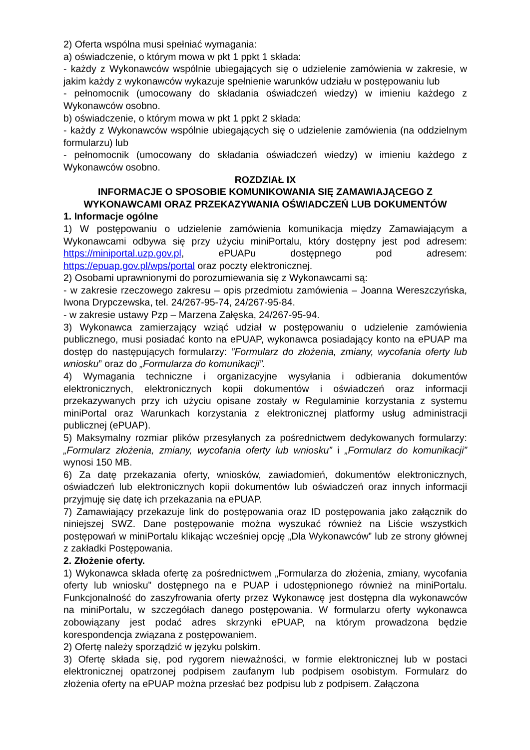2) Oferta wspólna musi spełniać wymagania:
a) oświadczenie, o którym mowa w pkt 1 ppkt 1 składa:
- każdy z Wykonawców wspólnie ubiegających się o udzielenie zamówienia w zakresie, w jakim każdy z wykonawców wykazuje spełnienie warunków udziału w postępowaniu lub
- pełnomocnik (umocowany do składania oświadczeń wiedzy) w imieniu każdego z Wykonawców osobno.
b) oświadczenie, o którym mowa w pkt 1 ppkt 2 składa:
- każdy z Wykonawców wspólnie ubiegających się o udzielenie zamówienia (na oddzielnym formularzu) lub
- pełnomocnik (umocowany do składania oświadczeń wiedzy) w imieniu każdego z Wykonawców osobno.
ROZDZIAŁ IX
INFORMACJE O SPOSOBIE KOMUNIKOWANIA SIĘ ZAMAWIAJĄCEGO Z WYKONAWCAMI ORAZ PRZEKAZYWANIA OŚWIADCZEŃ LUB DOKUMENTÓW
1. Informacje ogólne
1) W postępowaniu o udzielenie zamówienia komunikacja między Zamawiającym a Wykonawcami odbywa się przy użyciu miniPortalu, który dostępny jest pod adresem: https://miniportal.uzp.gov.pl, ePUAPu dostępnego pod adresem: https://epuap.gov.pl/wps/portal oraz poczty elektronicznej.
2) Osobami uprawnionymi do porozumiewania się z Wykonawcami są:
- w zakresie rzeczowego zakresu – opis przedmiotu zamówienia – Joanna Wereszczyńska, Iwona Drypczewska, tel. 24/267-95-74, 24/267-95-84.
- w zakresie ustawy Pzp – Marzena Załęska, 24/267-95-94.
3) Wykonawca zamierzający wziąć udział w postępowaniu o udzielenie zamówienia publicznego, musi posiadać konto na ePUAP, wykonawca posiadający konto na ePUAP ma dostęp do następujących formularzy: ”Formularz do złożenia, zmiany, wycofania oferty lub wniosku” oraz do „Formularza do komunikacji”.
4) Wymagania techniczne i organizacyjne wysyłania i odbierania dokumentów elektronicznych, elektronicznych kopii dokumentów i oświadczeń oraz informacji przekazywanych przy ich użyciu opisane zostały w Regulaminie korzystania z systemu miniPortal oraz Warunkach korzystania z elektronicznej platformy usług administracji publicznej (ePUAP).
5) Maksymalny rozmiar plików przesyłanych za pośrednictwem dedykowanych formularzy: „Formularz złożenia, zmiany, wycofania oferty lub wniosku” i „Formularz do komunikacji” wynosi 150 MB.
6) Za datę przekazania oferty, wniosków, zawiadomień, dokumentów elektronicznych, oświadczeń lub elektronicznych kopii dokumentów lub oświadczeń oraz innych informacji przyjmuję się datę ich przekazania na ePUAP.
7) Zamawiający przekazuje link do postępowania oraz ID postępowania jako załącznik do niniejszej SWZ. Dane postępowanie można wyszukać również na Liście wszystkich postępowań w miniPortalu klikając wcześniej opcję „Dla Wykonawców” lub ze strony głównej z zakładki Postępowania.
2. Złożenie oferty.
1) Wykonawca składa ofertę za pośrednictwem „Formularza do złożenia, zmiany, wycofania oferty lub wniosku” dostępnego na e PUAP i udostępnionego również na miniPortalu. Funkcjonalność do zaszyfrowania oferty przez Wykonawcę jest dostępna dla wykonawców na miniPortalu, w szczegółach danego postępowania. W formularzu oferty wykonawca zobowiązany jest podać adres skrzynki ePUAP, na którym prowadzona będzie korespondencja związana z postępowaniem.
2) Ofertę należy sporządzić w języku polskim.
3) Ofertę składa się, pod rygorem nieważności, w formie elektronicznej lub w postaci elektronicznej opatrzonej podpisem zaufanym lub podpisem osobistym. Formularz do złożenia oferty na ePUAP można przesłać bez podpisu lub z podpisem. Załączona